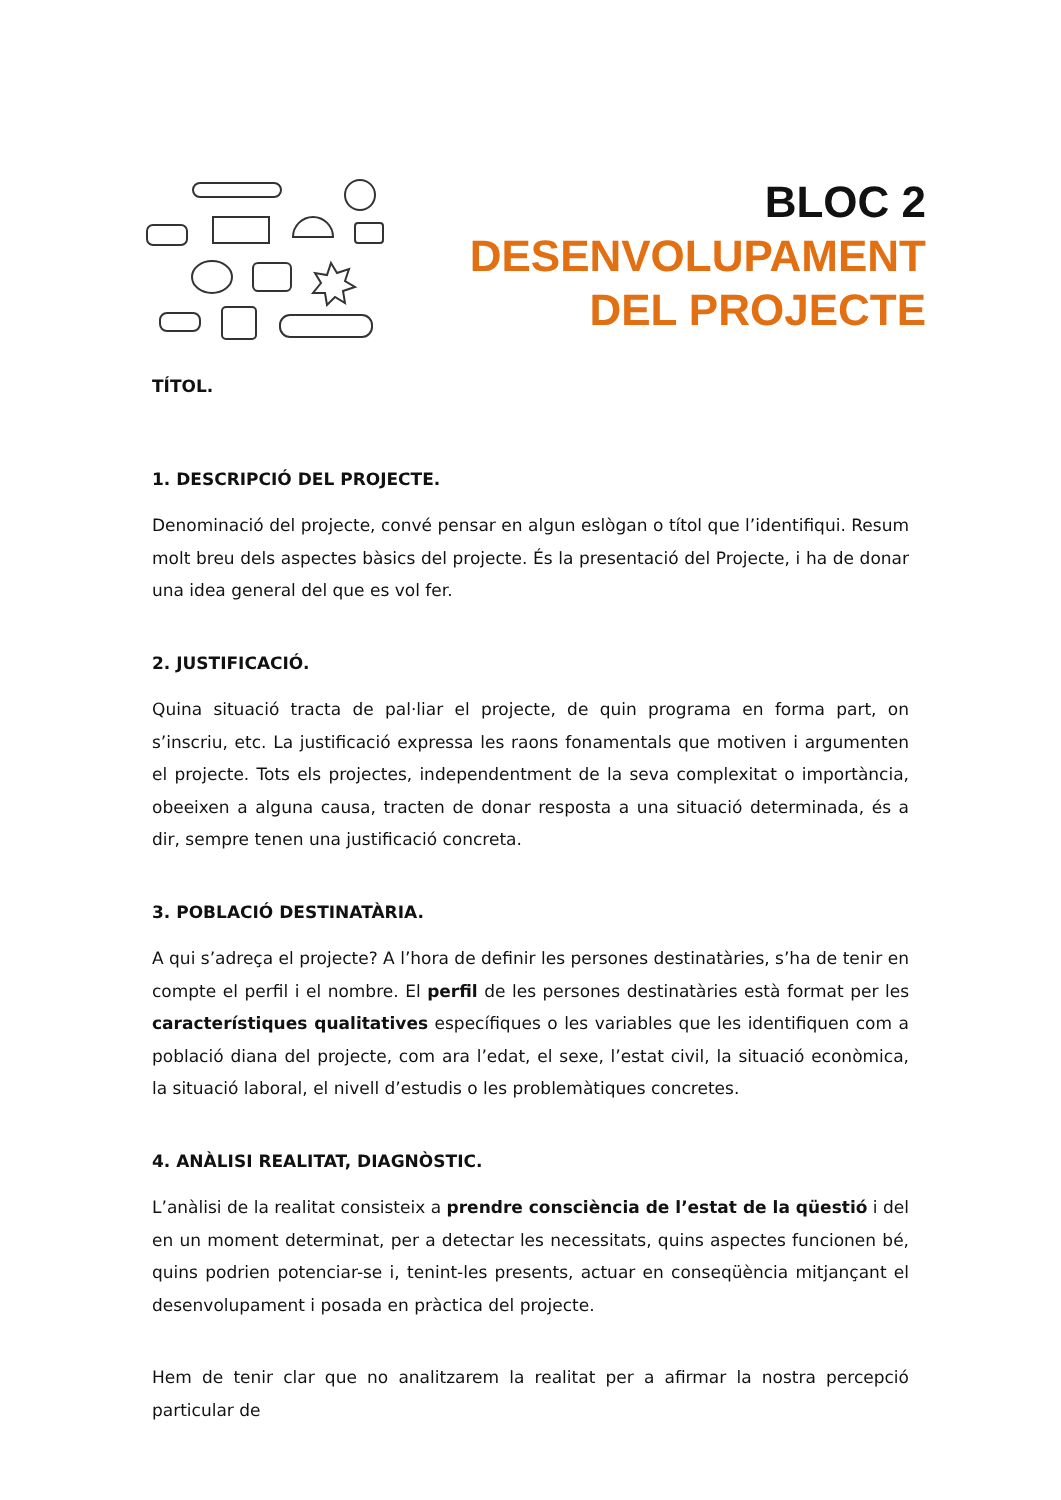BLOC 2
DESENVOLUPAMENT
DEL PROJECTE
TÍTOL.
1. DESCRIPCIÓ DEL PROJECTE.
Denominació del projecte, convé pensar en algun eslògan o títol que l’identifiqui. Resum molt breu dels aspectes bàsics del projecte. És la presentació del Projecte, i ha de donar una idea general del que es vol fer.
2. JUSTIFICACIÓ.
Quina situació tracta de pal·liar el projecte, de quin programa en forma part, on s’inscriu, etc. La justificació expressa les raons fonamentals que motiven i argumenten el projecte. Tots els projectes, independentment de la seva complexitat o importància, obeeixen a alguna causa, tracten de donar resposta a una situació determinada, és a dir, sempre tenen una justificació concreta.
3. POBLACIÓ DESTINATÀRIA.
A qui s’adreça el projecte? A l’hora de definir les persones destinatàries, s’ha de tenir en compte el perfil i el nombre. El perfil de les persones destinatàries està format per les característiques qualitatives específiques o les variables que les identifiquen com a població diana del projecte, com ara l’edat, el sexe, l’estat civil, la situació econòmica, la situació laboral, el nivell d’estudis o les problemàtiques concretes.
4. ANÀLISI REALITAT, DIAGNÒSTIC.
L’anàlisi de la realitat consisteix a prendre consciència de l’estat de la qüestió i del en un moment determinat, per a detectar les necessitats, quins aspectes funcionen bé, quins podrien potenciar-se i, tenint-les presents, actuar en conseqüència mitjançant el desenvolupament i posada en pràctica del projecte.
Hem de tenir clar que no analitzarem la realitat per a afirmar la nostra percepció particular de